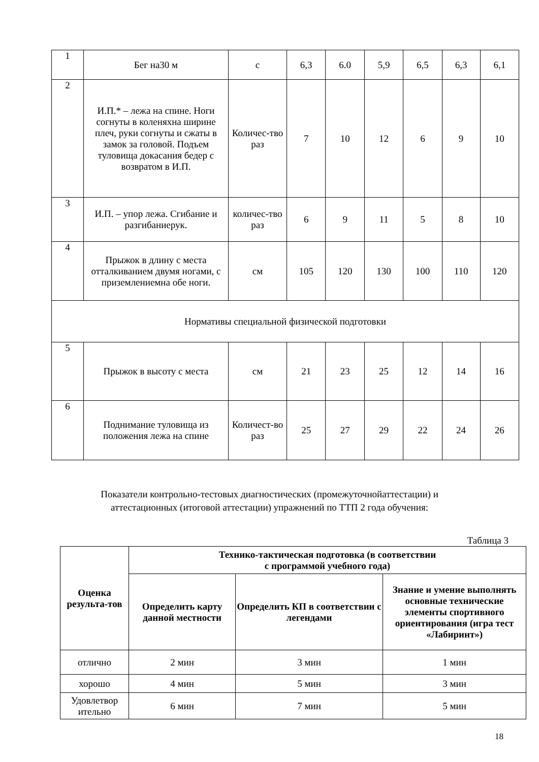| 1 | Бег на30 м | с | 6,3 | 6.0 | 5,9 | 6,5 | 6,3 | 6,1 |
| 2 | И.П.* – лежа на спине. Ноги согнуты в коленяхна ширине плеч, руки согнуты и сжаты в замок за головой. Подъем туловища докасания бедер с возвратом в И.П. | Количес-тво раз | 7 | 10 | 12 | 6 | 9 | 10 |
| 3 | И.П. – упор лежа. Сгибание и разгибаниерук. | количес-тво раз | 6 | 9 | 11 | 5 | 8 | 10 |
| 4 | Прыжок в длину с места отталкиванием двумя ногами, с приземлениемна обе ноги. | см | 105 | 120 | 130 | 100 | 110 | 120 |
| Нормативы специальной физической подготовки | | | | | | | | |
| 5 | Прыжок в высоту с места | см | 21 | 23 | 25 | 12 | 14 | 16 |
| 6 | Поднимание туловища из положения лежа на спине | Количест-во раз | 25 | 27 | 29 | 22 | 24 | 26 |
Показатели контрольно-тестовых диагностических (промежуточнойаттестации) и
аттестационных (итоговой аттестации) упражнений по ТТП 2 года обучения:
Таблица 3
| Оценка результа-тов | Технико-тактическая подготовка (в соответствии с программой учебного года) | | |
| --- | --- | --- | --- |
| | Определить карту данной местности | Определить КП в соответствии с легендами | Знание и умение выполнять основные технические элементы спортивного ориентирования (игра тест «Лабиринт») |
| отлично | 2 мин | 3 мин | 1 мин |
| хорошо | 4 мин | 5 мин | 3 мин |
| Удовлетвор ительно | 6 мин | 7 мин | 5 мин |
18